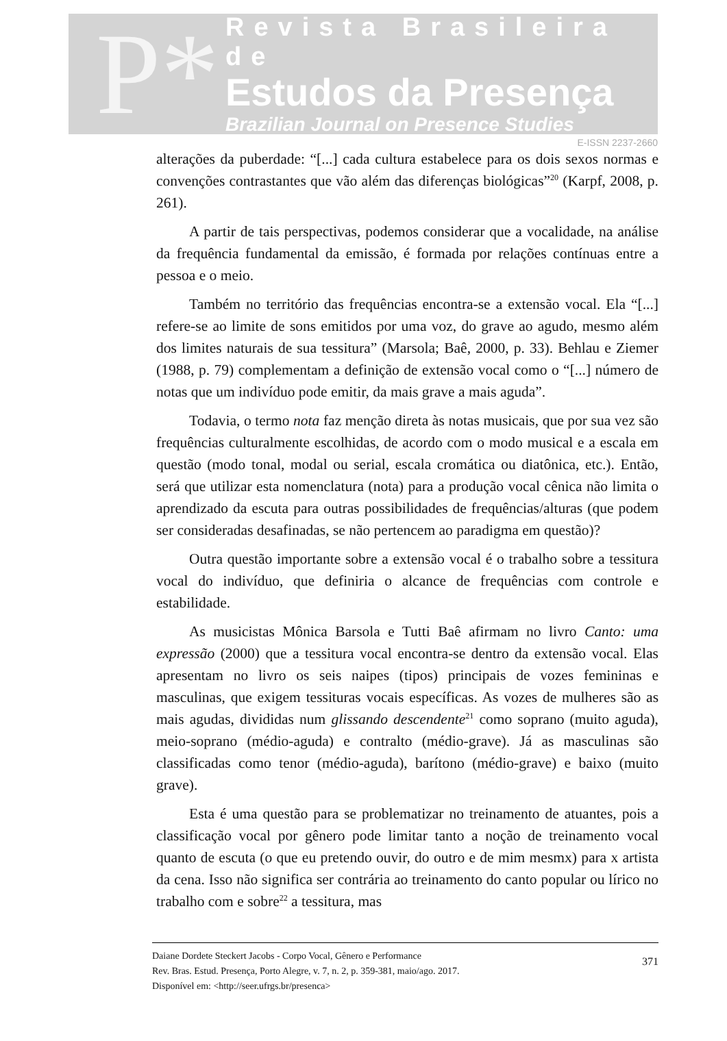P*
Revista Brasileira de
Estudos da Presença
Brazilian Journal on Presence Studies
E-ISSN 2237-2660
alterações da puberdade: “[...] cada cultura estabelece para os dois sexos normas e convenções contrastantes que vão além das diferenças biológicas”<sup>20</sup> (Karpf, 2008, p. 261).
A partir de tais perspectivas, podemos considerar que a vocalidade, na análise da frequência fundamental da emissão, é formada por relações contínuas entre a pessoa e o meio.
Também no território das frequências encontra-se a extensão vocal. Ela “[...] refere-se ao limite de sons emitidos por uma voz, do grave ao agudo, mesmo além dos limites naturais de sua tessitura” (Marsola; Baê, 2000, p. 33). Behlau e Ziemer (1988, p. 79) complementam a definição de extensão vocal como o “[...] número de notas que um indivíduo pode emitir, da mais grave a mais aguda”.
Todavia, o termo nota faz menção direta às notas musicais, que por sua vez são frequências culturalmente escolhidas, de acordo com o modo musical e a escala em questão (modo tonal, modal ou serial, escala cromática ou diatônica, etc.). Então, será que utilizar esta nomenclatura (nota) para a produção vocal cênica não limita o aprendizado da escuta para outras possibilidades de frequências/alturas (que podem ser consideradas desafinadas, se não pertencem ao paradigma em questão)?
Outra questão importante sobre a extensão vocal é o trabalho sobre a tessitura vocal do indivíduo, que definiria o alcance de frequências com controle e estabilidade.
As musicistas Mônica Barsola e Tutti Baê afirmam no livro Canto: uma expressão (2000) que a tessitura vocal encontra-se dentro da extensão vocal. Elas apresentam no livro os seis naipes (tipos) principais de vozes femininas e masculinas, que exigem tessituras vocais específicas. As vozes de mulheres são as mais agudas, divididas num glissando descendente<sup>21</sup> como soprano (muito aguda), meio-soprano (médio-aguda) e contralto (médio-grave). Já as masculinas são classificadas como tenor (médio-aguda), barítono (médio-grave) e baixo (muito grave).
Esta é uma questão para se problematizar no treinamento de atuantes, pois a classificação vocal por gênero pode limitar tanto a noção de treinamento vocal quanto de escuta (o que eu pretendo ouvir, do outro e de mim mesmx) para x artista da cena. Isso não significa ser contrária ao treinamento do canto popular ou lírico no trabalho com e sobre<sup>22</sup> a tessitura, mas
Daiane Dordete Steckert Jacobs - Corpo Vocal, Gênero e Performance
Rev. Bras. Estud. Presença, Porto Alegre, v. 7, n. 2, p. 359-381, maio/ago. 2017.
Disponível em: <http://seer.ufrgs.br/presenca>
371